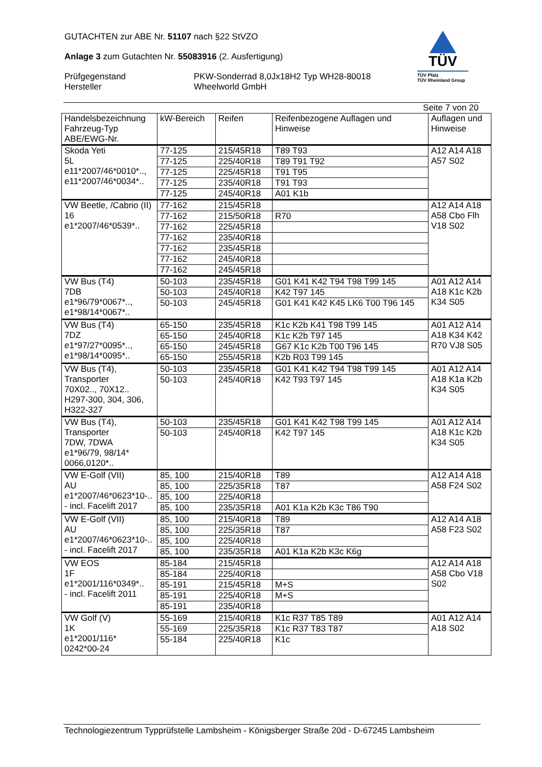GUTACHTEN zur ABE Nr. 51107 nach §22 StVZO
Anlage 3 zum Gutachten Nr. 55083916 (2. Ausfertigung)
Prüfgegenstand
PKW-Sonderrad 8,0Jx18H2 Typ WH28-80018
Hersteller
Wheelworld GmbH
TÜV
TÜV Pfalz
TÜV Rheinland Group
Seite 7 von 20
| Handelsbezeichnung Fahrzeug-Typ ABE/EWG-Nr. | kW-Bereich | Reifen | Reifenbezogene Auflagen und Hinweise | Auflagen und Hinweise |
| --- | --- | --- | --- | --- |
| Skoda Yeti 5L e11*2007/46*0010*.., e11*2007/46*0034*.. | 77-125 | 215/45R18 | T89 T93 | A12 A14 A18 A57 S02 |
| | 77-125 | 225/40R18 | T89 T91 T92 | |
| | 77-125 | 225/45R18 | T91 T95 | |
| | 77-125 | 235/40R18 | T91 T93 | |
| | 77-125 | 245/40R18 | A01 K1b | |
| VW Beetle, /Cabrio (II) 16 e1*2007/46*0539*.. | 77-162 | 215/45R18 | | A12 A14 A18 A58 Cbo Flh V18 S02 |
| | 77-162 | 215/50R18 | R70 | |
| | 77-162 | 225/45R18 | | |
| | 77-162 | 235/40R18 | | |
| | 77-162 | 235/45R18 | | |
| | 77-162 | 245/40R18 | | |
| | 77-162 | 245/45R18 | | |
| VW Bus (T4) 7DB e1*96/79*0067*.., e1*98/14*0067*.. | 50-103 | 235/45R18 | G01 K41 K42 T94 T98 T99 145 | A01 A12 A14 A18 K1c K2b K34 S05 |
| | 50-103 | 245/40R18 | K42 T97 145 | |
| | 50-103 | 245/45R18 | G01 K41 K42 K45 LK6 T00 T96 145 | |
| VW Bus (T4) 7DZ e1*97/27*0095*.., e1*98/14*0095*.. | 65-150 | 235/45R18 | K1c K2b K41 T98 T99 145 | A01 A12 A14 A18 K34 K42 R70 VJ8 S05 |
| | 65-150 | 245/40R18 | K1c K2b T97 145 | |
| | 65-150 | 245/45R18 | G67 K1c K2b T00 T96 145 | |
| | 65-150 | 255/45R18 | K2b R03 T99 145 | |
| VW Bus (T4), Transporter 70X02.., 70X12.. H297-300, 304, 306, H322-327 | 50-103 | 235/45R18 | G01 K41 K42 T94 T98 T99 145 | A01 A12 A14 A18 K1a K2b K34 S05 |
| | 50-103 | 245/40R18 | K42 T93 T97 145 | |
| VW Bus (T4), Transporter 7DW, 7DWA e1*96/79, 98/14* 0066,0120*.. | 50-103 | 235/45R18 | G01 K41 K42 T98 T99 145 | A01 A12 A14 A18 K1c K2b K34 S05 |
| | 50-103 | 245/40R18 | K42 T97 145 | |
| VW E-Golf (VII) AU e1*2007/46*0623*10-.. - incl. Facelift 2017 | 85, 100 | 215/40R18 | T89 | A12 A14 A18 A58 F24 S02 |
| | 85, 100 | 225/35R18 | T87 | |
| | 85, 100 | 225/40R18 | | |
| | 85, 100 | 235/35R18 | A01 K1a K2b K3c T86 T90 | |
| VW E-Golf (VII) AU e1*2007/46*0623*10-.. - incl. Facelift 2017 | 85, 100 | 215/40R18 | T89 | A12 A14 A18 A58 F23 S02 |
| | 85, 100 | 225/35R18 | T87 | |
| | 85, 100 | 225/40R18 | | |
| | 85, 100 | 235/35R18 | A01 K1a K2b K3c K6g | |
| VW EOS 1F e1*2001/116*0349*.. - incl. Facelift 2011 | 85-184 | 215/45R18 | | A12 A14 A18 A58 Cbo V18 S02 |
| | 85-184 | 225/40R18 | | |
| | 85-191 | 215/45R18 | M+S | |
| | 85-191 | 225/40R18 | M+S | |
| | 85-191 | 235/40R18 | | |
| VW Golf (V) 1K e1*2001/116* 0242*00-24 | 55-169 | 215/40R18 | K1c R37 T85 T89 | A01 A12 A14 A18 S02 |
| | 55-169 | 225/35R18 | K1c R37 T83 T87 | |
| | 55-184 | 225/40R18 | K1c | |
Technologiezentrum Typprüfstelle Lambsheim - Königsberger Straße 20d - D-67245 Lambsheim